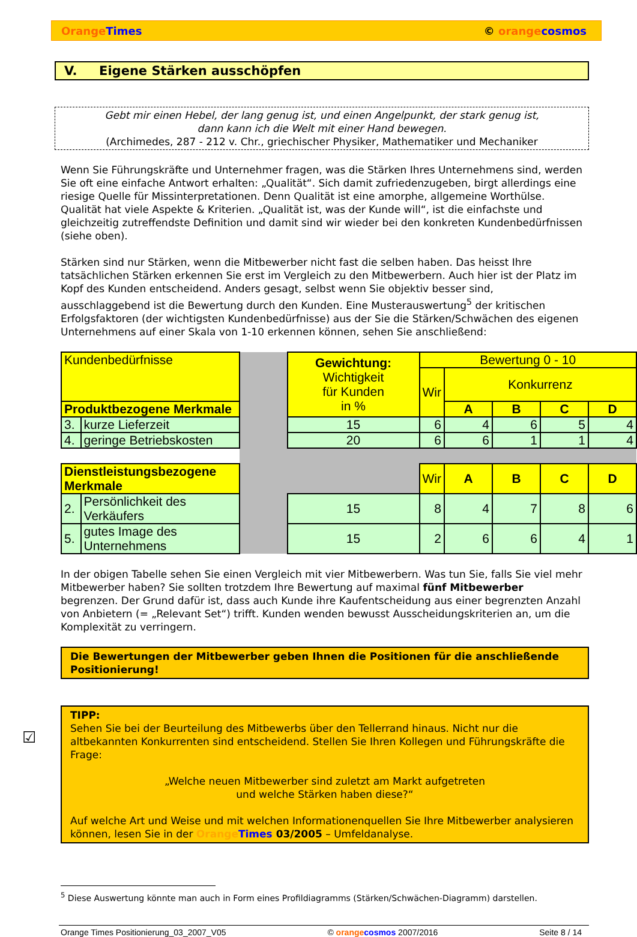Orange Times © orange cosmos
V. Eigene Stärken ausschöpfen
Gebt mir einen Hebel, der lang genug ist, und einen Angelpunkt, der stark genug ist,
dann kann ich die Welt mit einer Hand bewegen.
(Archimedes, 287 - 212 v. Chr., griechischer Physiker, Mathematiker und Mechaniker
Wenn Sie Führungskräfte und Unternehmer fragen, was die Stärken Ihres Unternehmens sind, werden Sie oft eine einfache Antwort erhalten: „Qualität“. Sich damit zufriedenzugeben, birgt allerdings eine riesige Quelle für Missinterpretationen. Denn Qualität ist eine amorphe, allgemeine Worthülse. Qualität hat viele Aspekte & Kriterien. „Qualität ist, was der Kunde will“, ist die einfachste und gleichzeitig zutreffendste Definition und damit sind wir wieder bei den konkreten Kundenbedürfnissen (siehe oben).
Stärken sind nur Stärken, wenn die Mitbewerber nicht fast die selben haben. Das heisst Ihre tatsächlichen Stärken erkennen Sie erst im Vergleich zu den Mitbewerbern. Auch hier ist der Platz im Kopf des Kunden entscheidend. Anders gesagt, selbst wenn Sie objektiv besser sind, ausschlaggebend ist die Bewertung durch den Kunden. Eine Musterauswertung<sup>5</sup> der kritischen Erfolgsfaktoren (der wichtigsten Kundenbedürfnisse) aus der Sie die Stärken/Schwächen des eigenen Unternehmens auf einer Skala von 1-10 erkennen können, sehen Sie anschließend:
| Kundenbedürfnisse | | | Gewichtung: Wichtigkeit für Kunden in % | Bewertung 0 - 10 | | | | |
| | | | | Wir | Konkurrenz | | | |
| Produktbezogene Merkmale | | | | | A | B | C | D |
| 3. | kurze Lieferzeit | | 15 | 6 | 4 | 6 | 5 | 4 |
| 4. | geringe Betriebskosten | | 20 | 6 | 6 | 1 | 1 | 4 |
| Dienstleistungsbezogene Merkmale | | | | Wir | A | B | C | D |
| 2. | Persönlichkeit des Verkäufers | | 15 | 8 | 4 | 7 | 8 | 6 |
| 5. | gutes Image des Unternehmens | | 15 | 2 | 6 | 6 | 4 | 1 |
In der obigen Tabelle sehen Sie einen Vergleich mit vier Mitbewerbern. Was tun Sie, falls Sie viel mehr Mitbewerber haben? Sie sollten trotzdem Ihre Bewertung auf maximal fünf Mitbewerber begrenzen. Der Grund dafür ist, dass auch Kunde ihre Kaufentscheidung aus einer begrenzten Anzahl von Anbietern (= „Relevant Set“) trifft. Kunden wenden bewusst Ausscheidungskriterien an, um die Komplexität zu verringern.
Die Bewertungen der Mitbewerber geben Ihnen die Positionen für die anschließende Positionierung!
☑
TIPP:
Sehen Sie bei der Beurteilung des Mitbewerbs über den Tellerrand hinaus. Nicht nur die altbekannten Konkurrenten sind entscheidend. Stellen Sie Ihren Kollegen und Führungskräfte die Frage:
„Welche neuen Mitbewerber sind zuletzt am Markt aufgetreten
und welche Stärken haben diese?“
Auf welche Art und Weise und mit welchen Informationenquellen Sie Ihre Mitbewerber analysieren können, lesen Sie in der Orange Times 03/2005 – Umfeldanalyse.
<sup>5</sup> Diese Auswertung könnte man auch in Form eines Profildiagramms (Stärken/Schwächen-Diagramm) darstellen.
Orange Times Positionierung_03_2007_V05 © orange cosmos 2007/2016 Seite 8 / 14